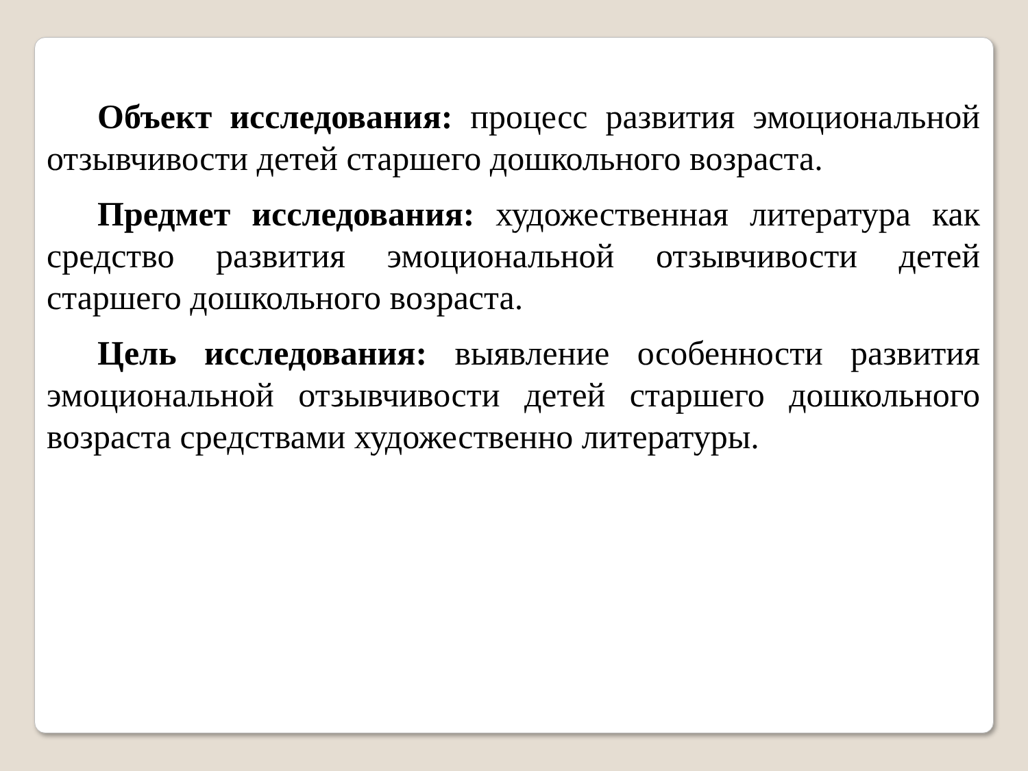Объект исследования: процесс развития эмоциональной отзывчивости детей старшего дошкольного возраста.
Предмет исследования: художественная литература как средство развития эмоциональной отзывчивости детей старшего дошкольного возраста.
Цель исследования: выявление особенности развития эмоциональной отзывчивости детей старшего дошкольного возраста средствами художественно литературы.